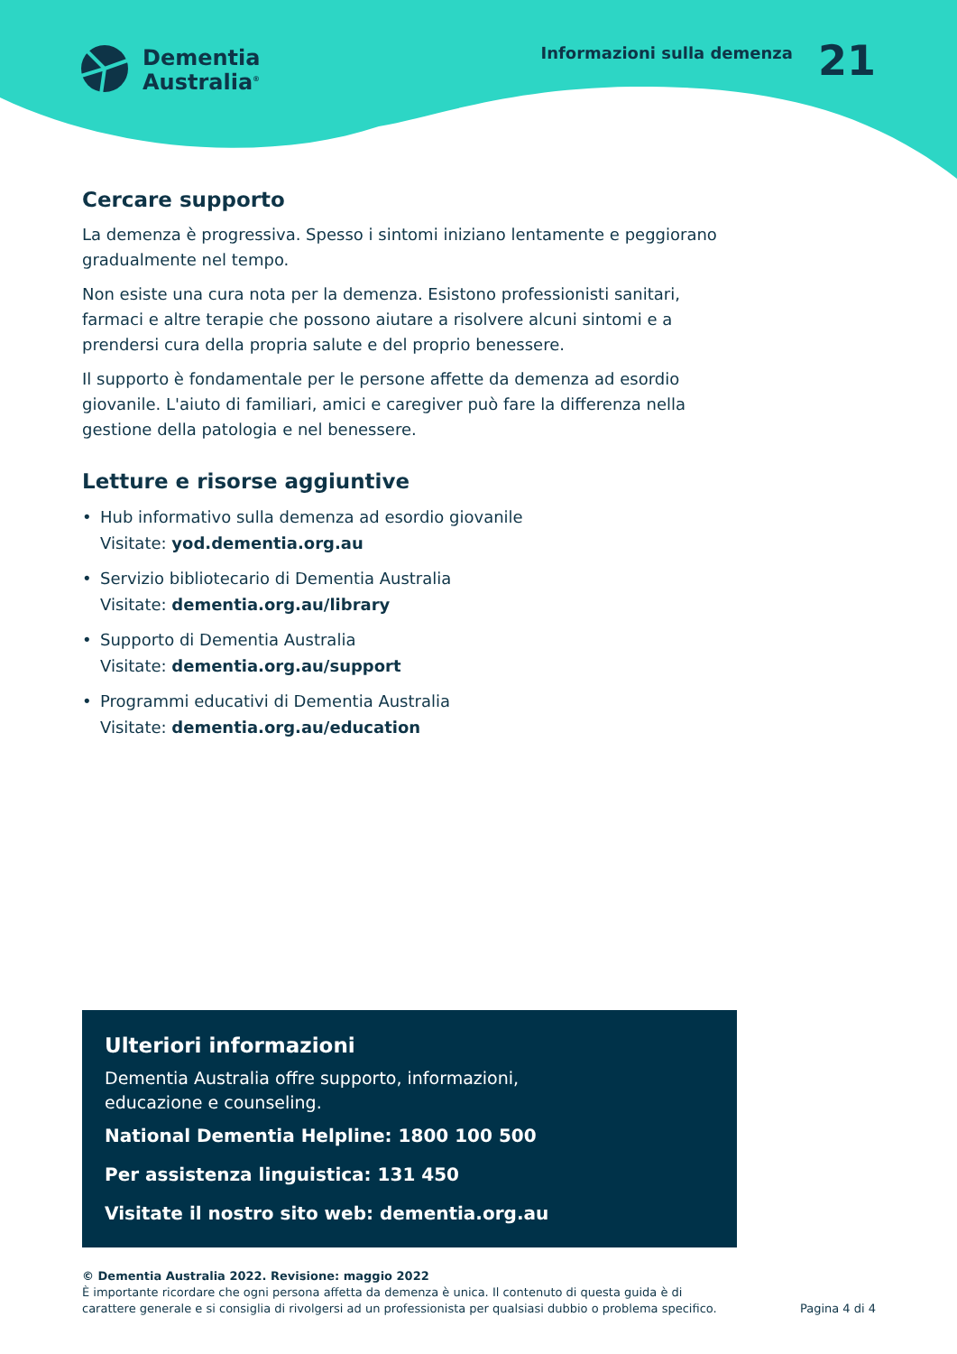Dementia
Australia<sup>®</sup>
Informazioni sulla demenza
21
Cercare supporto
La demenza è progressiva. Spesso i sintomi iniziano lentamente e peggiorano gradualmente nel tempo.
Non esiste una cura nota per la demenza. Esistono professionisti sanitari, farmaci e altre terapie che possono aiutare a risolvere alcuni sintomi e a prendersi cura della propria salute e del proprio benessere.
Il supporto è fondamentale per le persone affette da demenza ad esordio giovanile. L'aiuto di familiari, amici e caregiver può fare la differenza nella gestione della patologia e nel benessere.
Letture e risorse aggiuntive
• Hub informativo sulla demenza ad esordio giovanile
Visitate: yod.dementia.org.au
• Servizio bibliotecario di Dementia Australia
Visitate: dementia.org.au/library
• Supporto di Dementia Australia
Visitate: dementia.org.au/support
• Programmi educativi di Dementia Australia
Visitate: dementia.org.au/education
Ulteriori informazioni
Dementia Australia offre supporto, informazioni,
educazione e counseling.
National Dementia Helpline: 1800 100 500
Per assistenza linguistica: 131 450
Visitate il nostro sito web: dementia.org.au
© Dementia Australia 2022. Revisione: maggio 2022
È importante ricordare che ogni persona affetta da demenza è unica. Il contenuto di questa guida è di
carattere generale e si consiglia di rivolgersi ad un professionista per qualsiasi dubbio o problema specifico.
Pagina 4 di 4